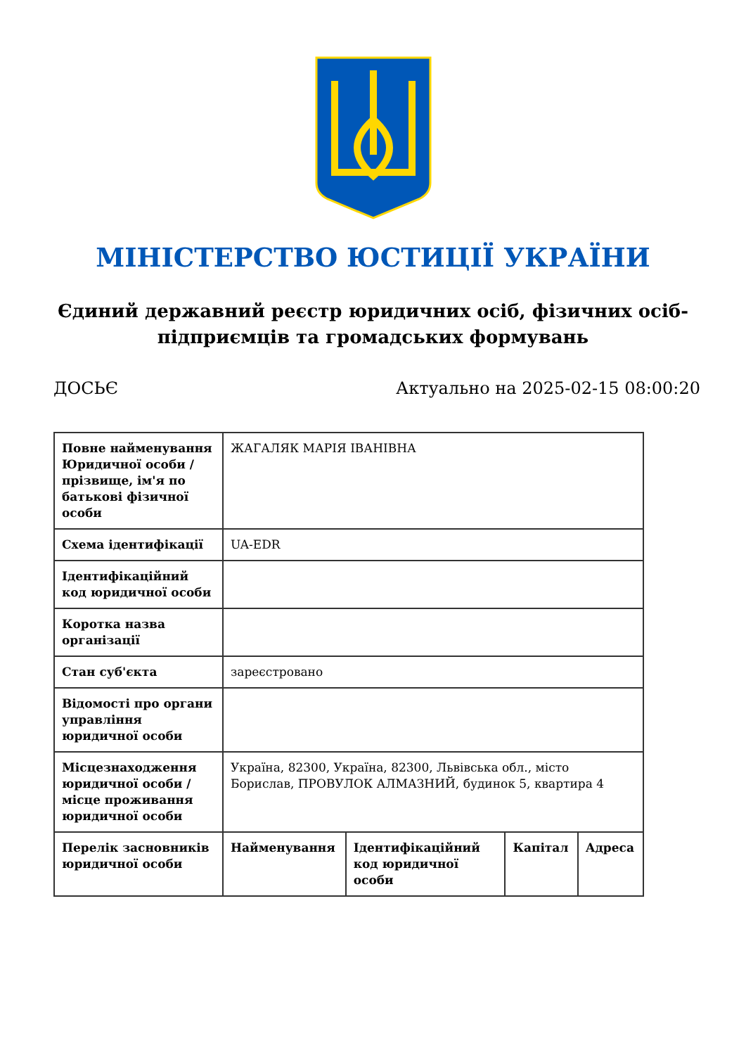МІНІСТЕРСТВО ЮСТИЦІЇ УКРАЇНИ
Єдиний державний реєстр юридичних осіб, фізичних осіб-підприємців та громадських формувань
ДОСЬЄ Актуально на 2025-02-15 08:00:20
| Повне найменування Юридичної особи / прізвище, ім'я по батькові фізичної особи | ЖАГАЛЯК МАРІЯ ІВАНІВНА | | | |
| Схема ідентифікації | UA-EDR | | | |
| Ідентифікаційний код юридичної особи | | | | |
| Коротка назва організації | | | | |
| Стан суб'єкта | зареєстровано | | | |
| Відомості про органи управління юридичної особи | | | | |
| Місцезнаходження юридичної особи / місце проживання юридичної особи | Україна, 82300, Україна, 82300, Львівська обл., місто Борислав, ПРОВУЛОК АЛМАЗНИЙ, будинок 5, квартира 4 | | | |
| Перелік засновників юридичної особи | Найменування | Ідентифікаційний код юридичної особи | Капітал | Адреса |